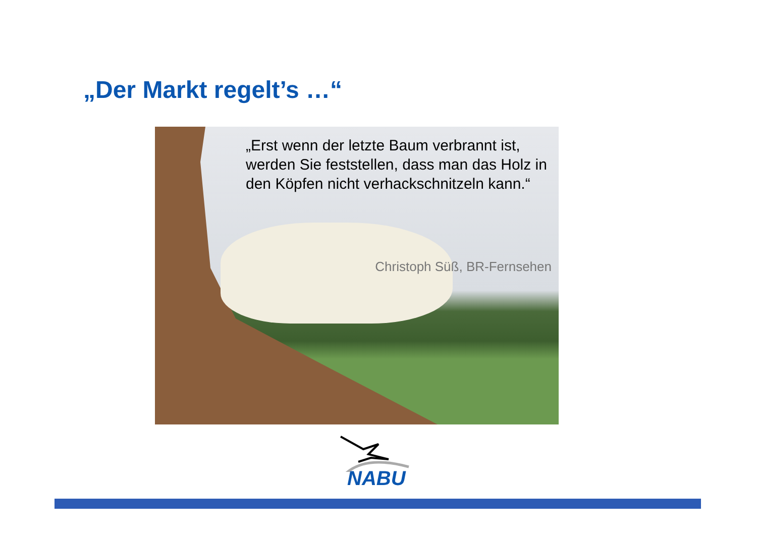„Der Markt regelt’s …“
„Erst wenn der letzte Baum verbrannt ist, werden Sie feststellen, dass man das Holz in den Köpfen nicht verhackschnitzeln kann.“
Christoph Süß, BR-Fernsehen
NABU